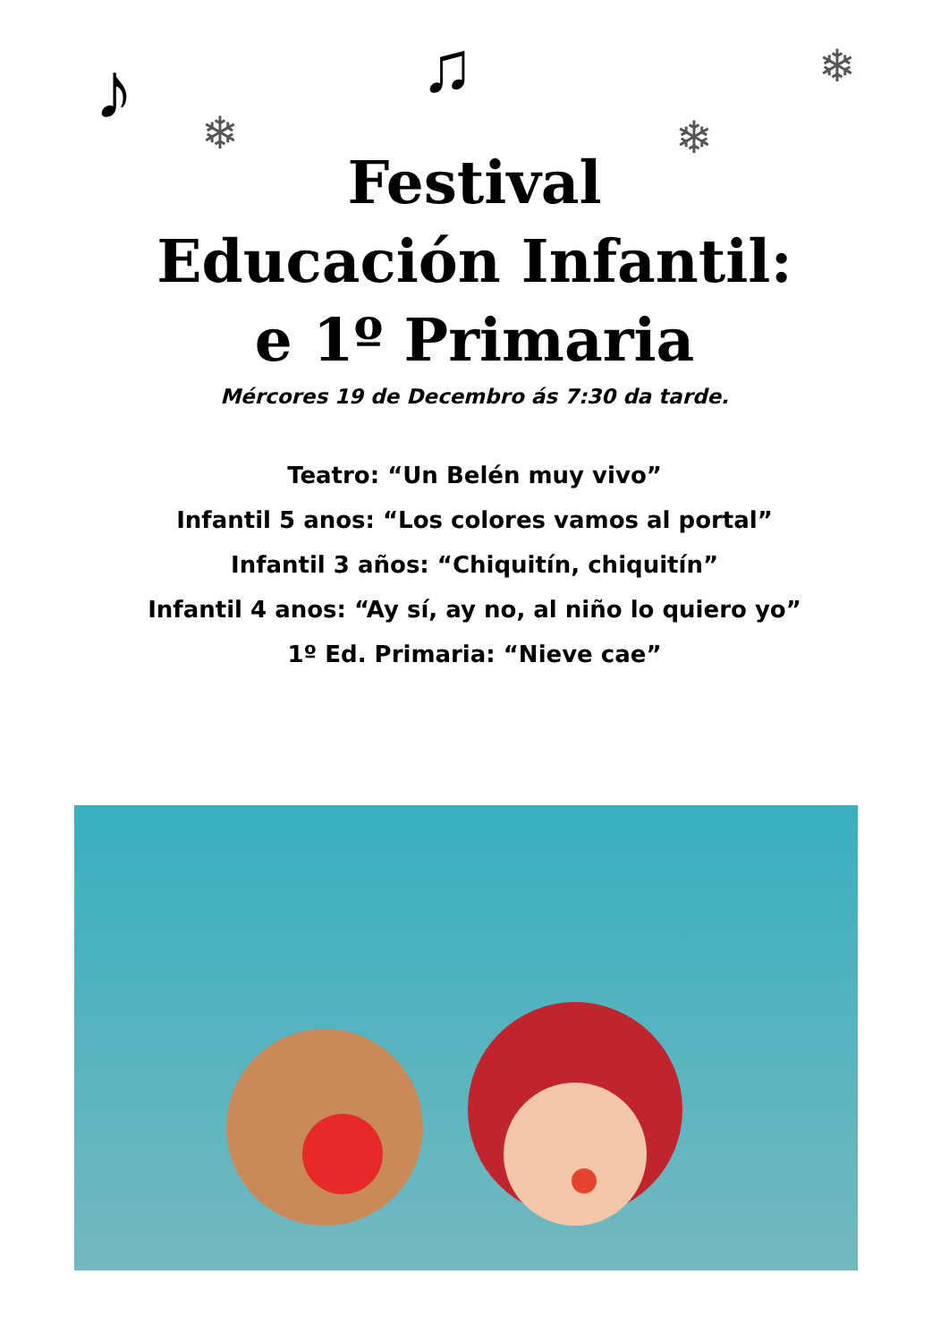♪ ♫
❄ ❄
❄
Festival
Educación Infantil:
e 1º Primaria
Mércores 19 de Decembro ás 7:30 da tarde.
Teatro: “Un Belén muy vivo”
Infantil 5 anos: “Los colores vamos al portal”
Infantil 3 años: “Chiquitín, chiquitín”
Infantil 4 anos: “Ay sí, ay no, al niño lo quiero yo”
1º Ed. Primaria: “Nieve cae”